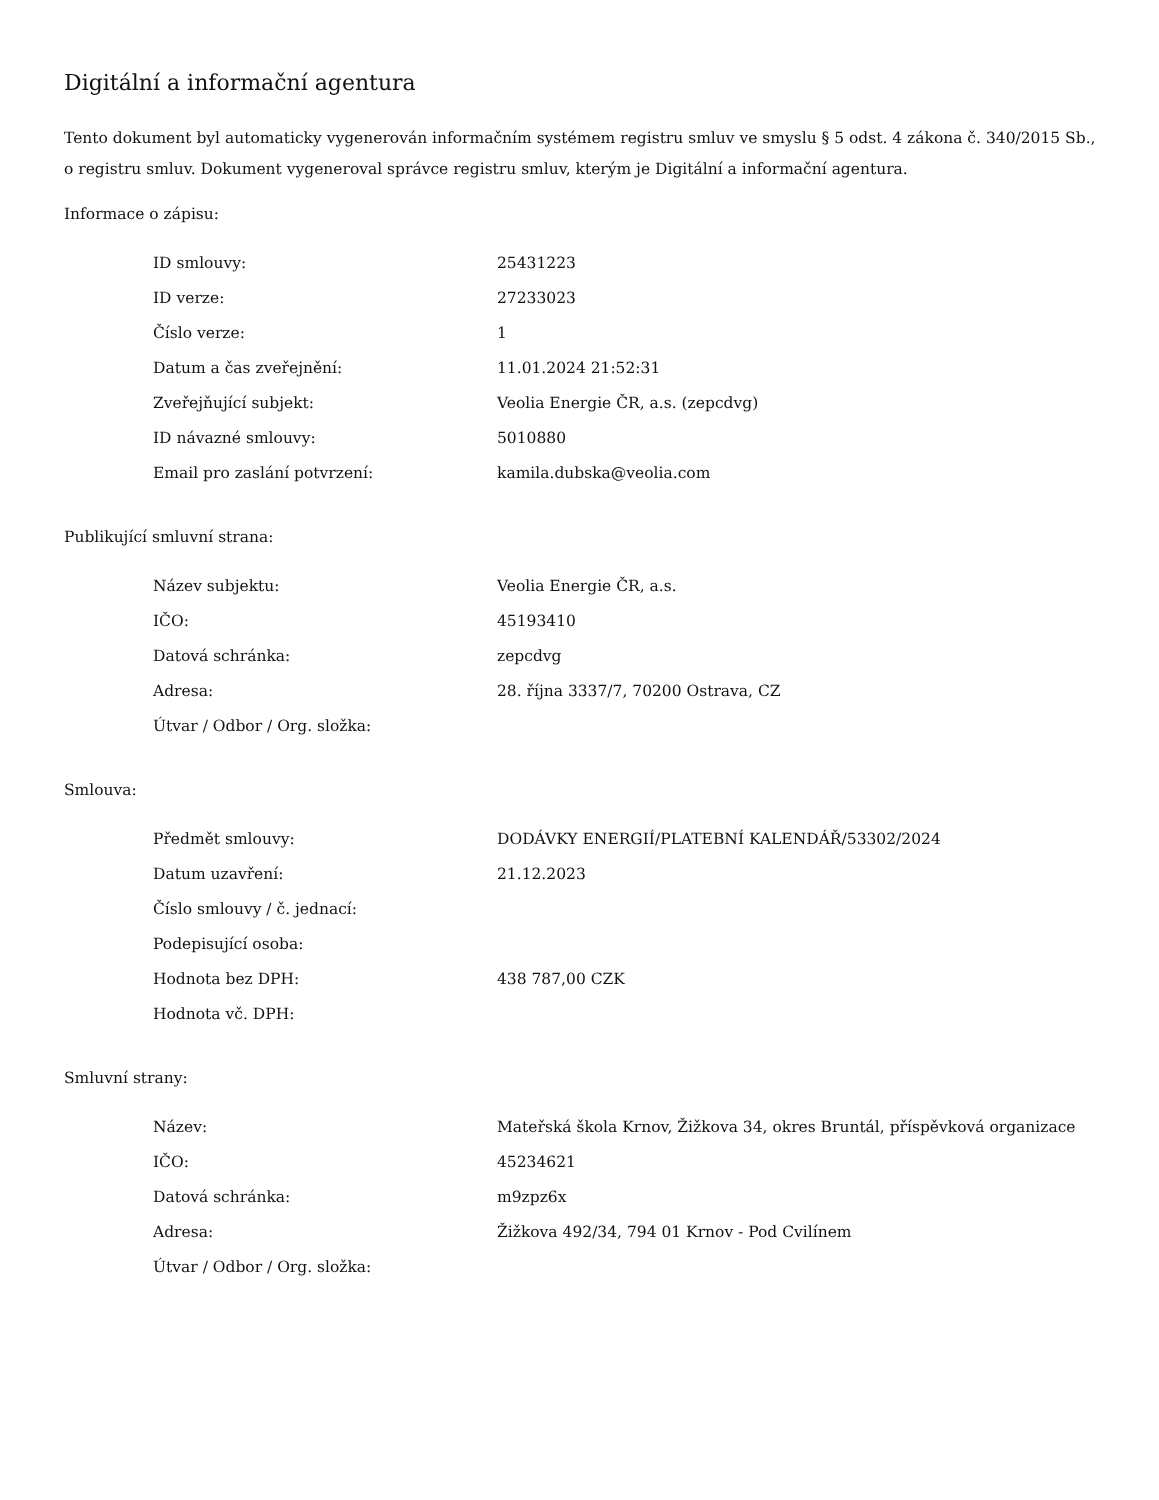Digitální a informační agentura
Tento dokument byl automaticky vygenerován informačním systémem registru smluv ve smyslu § 5 odst. 4 zákona č. 340/2015 Sb., o registru smluv. Dokument vygeneroval správce registru smluv, kterým je Digitální a informační agentura.
Informace o zápisu:
| ID smlouvy: | 25431223 |
| ID verze: | 27233023 |
| Číslo verze: | 1 |
| Datum a čas zveřejnění: | 11.01.2024 21:52:31 |
| Zveřejňující subjekt: | Veolia Energie ČR, a.s. (zepcdvg) |
| ID návazné smlouvy: | 5010880 |
| Email pro zaslání potvrzení: | kamila.dubska@veolia.com |
Publikující smluvní strana:
| Název subjektu: | Veolia Energie ČR, a.s. |
| IČO: | 45193410 |
| Datová schránka: | zepcdvg |
| Adresa: | 28. října 3337/7, 70200 Ostrava, CZ |
| Útvar / Odbor / Org. složka: | |
Smlouva:
| Předmět smlouvy: | DODÁVKY ENERGIÍ/PLATEBNÍ KALENDÁŘ/53302/2024 |
| Datum uzavření: | 21.12.2023 |
| Číslo smlouvy / č. jednací: | |
| Podepisující osoba: | |
| Hodnota bez DPH: | 438 787,00 CZK |
| Hodnota vč. DPH: | |
Smluvní strany:
| Název: | Mateřská škola Krnov, Žižkova 34, okres Bruntál, příspěvková organizace |
| IČO: | 45234621 |
| Datová schránka: | m9zpz6x |
| Adresa: | Žižkova 492/34, 794 01 Krnov - Pod Cvilínem |
| Útvar / Odbor / Org. složka: | |